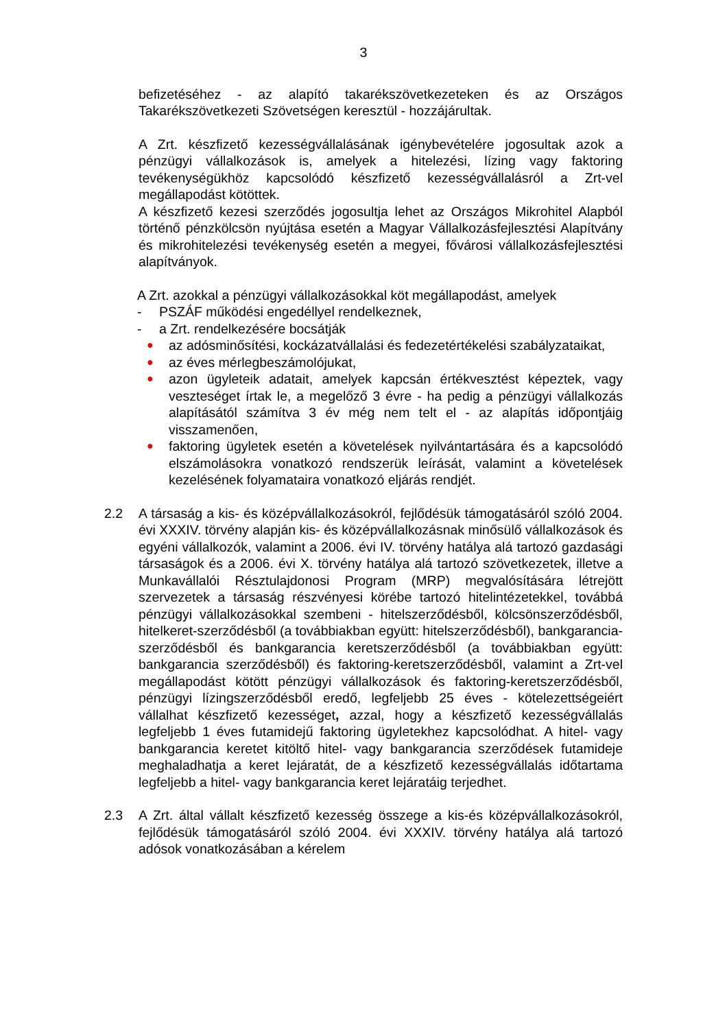3
befizetéséhez - az alapító takarékszövetkezeteken és az Országos Takarékszövetkezeti Szövetségen keresztül - hozzájárultak.
A Zrt. készfizető kezességvállalásának igénybevételére jogosultak azok a pénzügyi vállalkozások is, amelyek a hitelezési, lízing vagy faktoring tevékenységükhöz kapcsolódó készfizető kezességvállalásról a Zrt-vel megállapodást kötöttek.
A készfizető kezesi szerződés jogosultja lehet az Országos Mikrohitel Alapból történő pénzkölcsön nyújtása esetén a Magyar Vállalkozásfejlesztési Alapítvány és mikrohitelezési tevékenység esetén a megyei, fővárosi vállalkozásfejlesztési alapítványok.
A Zrt. azokkal a pénzügyi vállalkozásokkal köt megállapodást, amelyek
- PSZÁF működési engedéllyel rendelkeznek,
- a Zrt. rendelkezésére bocsátják
●
az adósminősítési, kockázatvállalási és fedezetértékelési szabályzataikat,
●
az éves mérlegbeszámolójukat,
●
azon ügyleteik adatait, amelyek kapcsán értékvesztést képeztek, vagy veszteséget írtak le, a megelőző 3 évre - ha pedig a pénzügyi vállalkozás alapításától számítva 3 év még nem telt el - az alapítás időpontjáig visszamenően,
●
faktoring ügyletek esetén a követelések nyilvántartására és a kapcsolódó elszámolásokra vonatkozó rendszerük leírását, valamint a követelések kezelésének folyamataira vonatkozó eljárás rendjét.
2.2 A társaság a kis- és középvállalkozásokról, fejlődésük támogatásáról szóló 2004. évi XXXIV. törvény alapján kis- és középvállalkozásnak minősülő vállalkozások és egyéni vállalkozók, valamint a 2006. évi IV. törvény hatálya alá tartozó gazdasági társaságok és a 2006. évi X. törvény hatálya alá tartozó szövetkezetek, illetve a Munkavállalói Résztulajdonosi Program (MRP) megvalósítására létrejött szervezetek a társaság részvényesi körébe tartozó hitelintézetekkel, továbbá pénzügyi vállalkozásokkal szembeni - hitelszerződésből, kölcsönszerződésből, hitelkeret-szerződésből (a továbbiakban együtt: hitelszerződésből), bankgarancia-szerződésből és bankgarancia keretszerződésből (a továbbiakban együtt: bankgarancia szerződésből) és faktoring-keretszerződésből, valamint a Zrt-vel megállapodást kötött pénzügyi vállalkozások és faktoring-keretszerződésből, pénzügyi lízingszerződésből eredő, legfeljebb 25 éves - kötelezettségeiért vállalhat készfizető kezességet, azzal, hogy a készfizető kezességvállalás legfeljebb 1 éves futamidejű faktoring ügyletekhez kapcsolódhat. A hitel- vagy bankgarancia keretet kitöltő hitel- vagy bankgarancia szerződések futamideje meghaladhatja a keret lejáratát, de a készfizető kezességvállalás időtartama legfeljebb a hitel- vagy bankgarancia keret lejáratáig terjedhet.
2.3 A Zrt. által vállalt készfizető kezesség összege a kis-és középvállalkozásokról, fejlődésük támogatásáról szóló 2004. évi XXXIV. törvény hatálya alá tartozó adósok vonatkozásában a kérelem